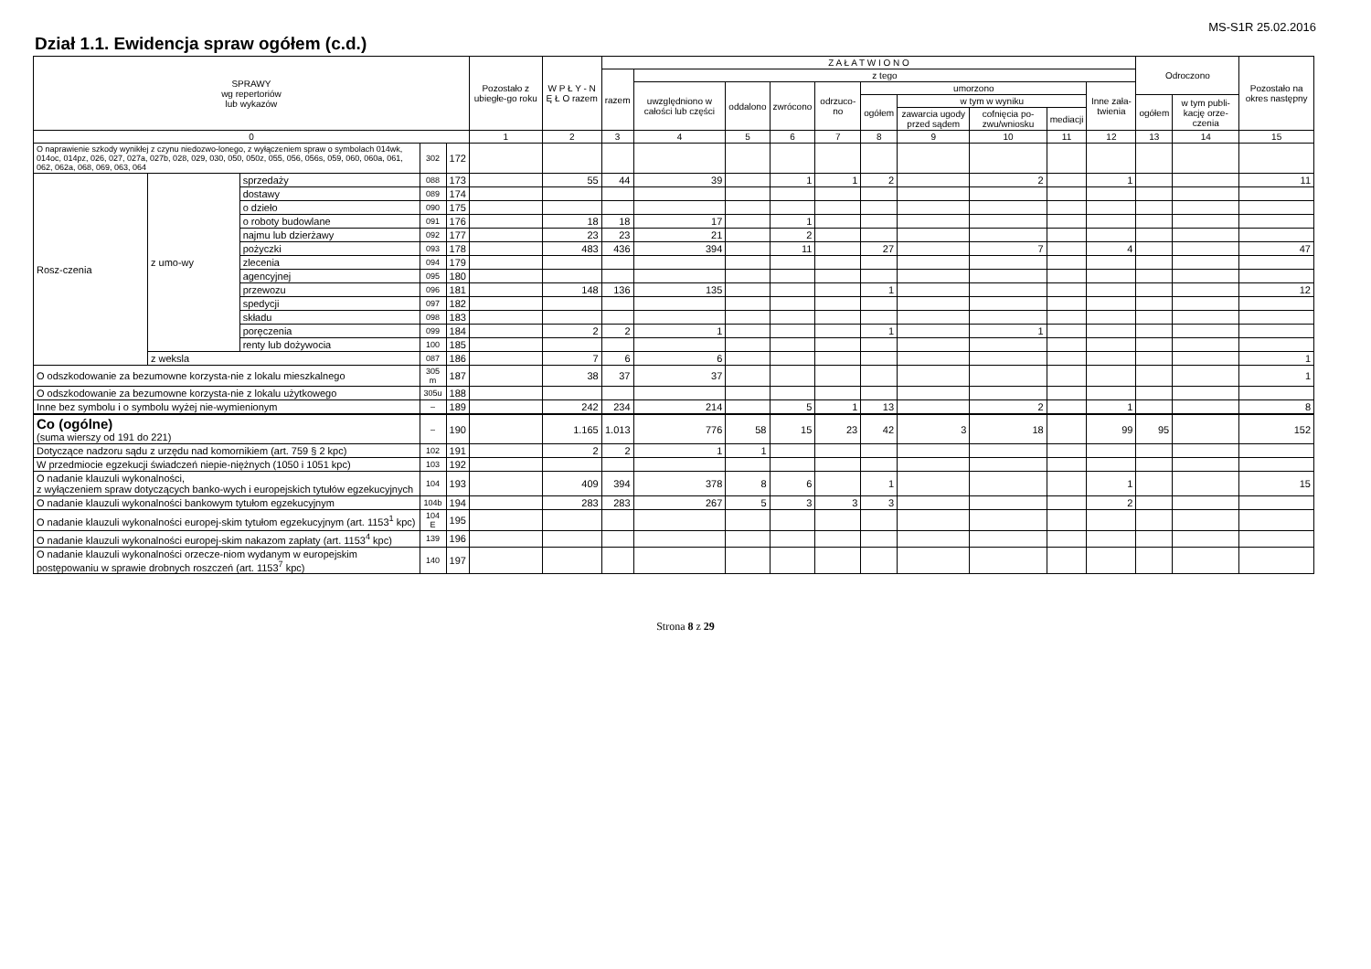MS-S1R 25.02.2016
Dział 1.1. Ewidencja spraw ogółem (c.d.)
| SPRAWY wg repertoriów lub wykazów | | | | | Pozostało z ubiegłe-go roku | W P Ł Y - N Ę Ł O razem | Z A Ł A T W I O N O | | | | | | | | | | Odroczono | | Pozostało na okres następny |
| --- | --- | --- | --- | --- | --- | --- | --- | --- | --- | --- | --- | --- | --- | --- | --- | --- | --- | --- | --- |
| | | | | | | | razem | z tego | | | | | | | | | | | |
| | | | | | | | | uwzględniono w całości lub części | oddalono | zwrócono | odrzuco-no | umorzono | | | | Inne zała-twienia | | | |
| | | | | | | | | | | | | ogółem | w tym w wyniku | | | | ogółem | w tym publi-kację orze-czenia | |
| | | | | | | | | | | | | | zawarcia ugody przed sądem | cofnięcia po-zwu/wniosku | mediacji | | | | |
| 0 | | | | | 1 | 2 | 3 | 4 | 5 | 6 | 7 | 8 | 9 | 10 | 11 | 12 | 13 | 14 | 15 |
| O naprawienie szkody wynikłej z czynu niedozwo-lonego, z wyłączeniem spraw o symbolach 014wk, 014oc, 014pz, 026, 027, 027a, 027b, 028, 029, 030, 050, 050z, 055, 056, 056s, 059, 060, 060a, 061, 062, 062a, 068, 069, 063, 064 | | | 302 | 172 | | | | | | | | | | | | | | | |
| Rosz-czenia | z umo-wy | sprzedaży | 088 | 173 | | 55 | 44 | 39 | | 1 | 1 | 2 | | 2 | | 1 | | | 11 |
| | | dostawy | 089 | 174 | | | | | | | | | | | | | | | |
| | | o dzieło | 090 | 175 | | | | | | | | | | | | | | | |
| | | o roboty budowlane | 091 | 176 | | 18 | 18 | 17 | | 1 | | | | | | | | | |
| | | najmu lub dzierżawy | 092 | 177 | | 23 | 23 | 21 | | 2 | | | | | | | | | |
| | | pożyczki | 093 | 178 | | 483 | 436 | 394 | | 11 | | 27 | | 7 | | 4 | | | 47 |
| | | zlecenia | 094 | 179 | | | | | | | | | | | | | | | |
| | | agencyjnej | 095 | 180 | | | | | | | | | | | | | | | |
| | | przewozu | 096 | 181 | | 148 | 136 | 135 | | | | 1 | | | | | | | 12 |
| | | spedycji | 097 | 182 | | | | | | | | | | | | | | | |
| | | składu | 098 | 183 | | | | | | | | | | | | | | | |
| | | poręczenia | 099 | 184 | | 2 | 2 | 1 | | | | 1 | | 1 | | | | | |
| | | renty lub dożywocia | 100 | 185 | | | | | | | | | | | | | | | |
| | z weksla | | 087 | 186 | | 7 | 6 | 6 | | | | | | | | | | | 1 |
| O odszkodowanie za bezumowne korzysta-nie z lokalu mieszkalnego | | | 305 m | 187 | | 38 | 37 | 37 | | | | | | | | | | | 1 |
| O odszkodowanie za bezumowne korzysta-nie z lokalu użytkowego | | | 305u | 188 | | | | | | | | | | | | | | | |
| Inne bez symbolu i o symbolu wyżej nie-wymienionym | | | – | 189 | | 242 | 234 | 214 | | 5 | 1 | 13 | | 2 | | 1 | | | 8 |
| Co (ogólne) (suma wierszy od 191 do 221) | | | – | 190 | | 1.165 | 1.013 | 776 | 58 | 15 | 23 | 42 | 3 | 18 | | 99 | 95 | | 152 |
| Dotyczące nadzoru sądu z urzędu nad komornikiem (art. 759 § 2 kpc) | | | 102 | 191 | | 2 | 2 | 1 | 1 | | | | | | | | | | |
| W przedmiocie egzekucji świadczeń niepie-niężnych (1050 i 1051 kpc) | | | 103 | 192 | | | | | | | | | | | | | | | |
| O nadanie klauzuli wykonalności, z wyłączeniem spraw dotyczących banko-wych i europejskich tytułów egzekucyjnych | | | 104 | 193 | | 409 | 394 | 378 | 8 | 6 | | 1 | | | | 1 | | | 15 |
| O nadanie klauzuli wykonalności bankowym tytułom egzekucyjnym | | | 104b | 194 | | 283 | 283 | 267 | 5 | 3 | 3 | 3 | | | | 2 | | | |
| O nadanie klauzuli wykonalności europej-skim tytułom egzekucyjnym (art. 1153<sup>1</sup> kpc) | | | 104 E | 195 | | | | | | | | | | | | | | | |
| O nadanie klauzuli wykonalności europej-skim nakazom zapłaty (art. 1153<sup>4</sup> kpc) | | | 139 | 196 | | | | | | | | | | | | | | | |
| O nadanie klauzuli wykonalności orzecze-niom wydanym w europejskim postępowaniu w sprawie drobnych roszczeń (art. 1153<sup>7</sup> kpc) | | | 140 | 197 | | | | | | | | | | | | | | | |
Strona 8 z 29